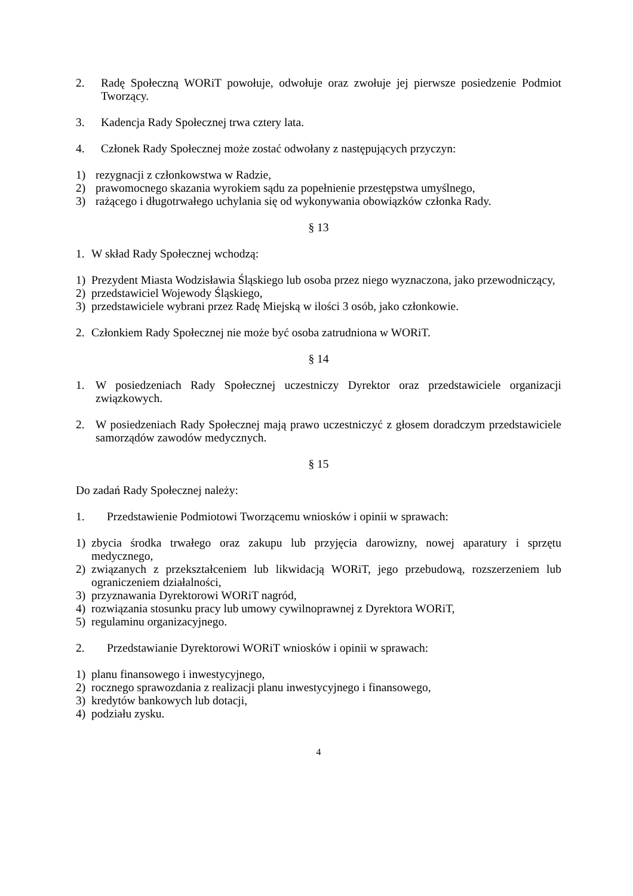2. Radę Społeczną WORiT powołuje, odwołuje oraz zwołuje jej pierwsze posiedzenie Podmiot Tworzący.
3. Kadencja Rady Społecznej trwa cztery lata.
4. Członek Rady Społecznej może zostać odwołany z następujących przyczyn:
1) rezygnacji z członkowstwa w Radzie,
2) prawomocnego skazania wyrokiem sądu za popełnienie przestępstwa umyślnego,
3) rażącego i długotrwałego uchylania się od wykonywania obowiązków członka Rady.
§ 13
1. W skład Rady Społecznej wchodzą:
1) Prezydent Miasta Wodzisławia Śląskiego lub osoba przez niego wyznaczona, jako przewodniczący,
2) przedstawiciel Wojewody Śląskiego,
3) przedstawiciele wybrani przez Radę Miejską w ilości 3 osób, jako członkowie.
2. Członkiem Rady Społecznej nie może być osoba zatrudniona w WORiT.
§ 14
1. W posiedzeniach Rady Społecznej uczestniczy Dyrektor oraz przedstawiciele organizacji związkowych.
2. W posiedzeniach Rady Społecznej mają prawo uczestniczyć z głosem doradczym przedstawiciele samorządów zawodów medycznych.
§ 15
Do zadań Rady Społecznej należy:
1. Przedstawienie Podmiotowi Tworzącemu wniosków i opinii w sprawach:
1) zbycia środka trwałego oraz zakupu lub przyjęcia darowizny, nowej aparatury i sprzętu medycznego,
2) związanych z przekształceniem lub likwidacją WORiT, jego przebudową, rozszerzeniem lub ograniczeniem działalności,
3) przyznawania Dyrektorowi WORiT nagród,
4) rozwiązania stosunku pracy lub umowy cywilnoprawnej z Dyrektora WORiT,
5) regulaminu organizacyjnego.
2. Przedstawianie Dyrektorowi WORiT wniosków i opinii w sprawach:
1) planu finansowego i inwestycyjnego,
2) rocznego sprawozdania z realizacji planu inwestycyjnego i finansowego,
3) kredytów bankowych lub dotacji,
4) podziału zysku.
4